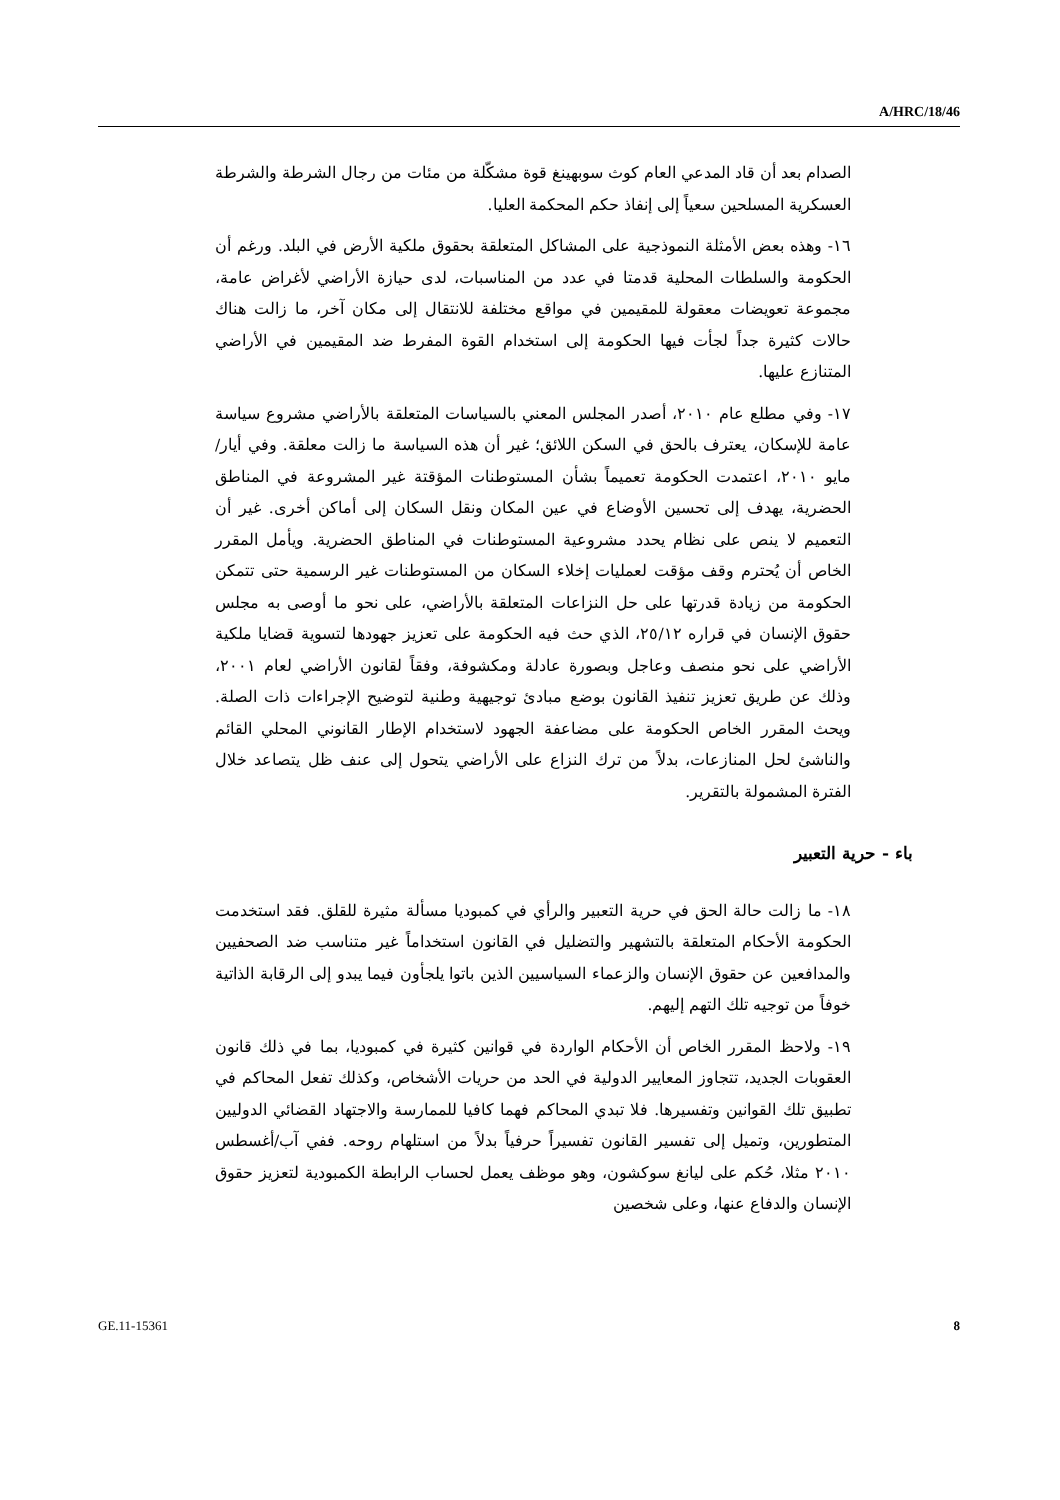A/HRC/18/46
الصدام بعد أن قاد المدعي العام كوث سوبهينغ قوة مشكّلة من مئات من رجال الشرطة والشرطة العسكرية المسلحين سعياً إلى إنفاذ حكم المحكمة العليا.
١٦- وهذه بعض الأمثلة النموذجية على المشاكل المتعلقة بحقوق ملكية الأرض في البلد. ورغم أن الحكومة والسلطات المحلية قدمتا في عدد من المناسبات، لدى حيازة الأراضي لأغراض عامة، مجموعة تعويضات معقولة للمقيمين في مواقع مختلفة للانتقال إلى مكان آخر، ما زالت هناك حالات كثيرة جداً لجأت فيها الحكومة إلى استخدام القوة المفرط ضد المقيمين في الأراضي المتنازع عليها.
١٧- وفي مطلع عام ٢٠١٠، أصدر المجلس المعني بالسياسات المتعلقة بالأراضي مشروع سياسة عامة للإسكان، يعترف بالحق في السكن اللائق؛ غير أن هذه السياسة ما زالت معلقة. وفي أيار/مايو ٢٠١٠، اعتمدت الحكومة تعميماً بشأن المستوطنات المؤقتة غير المشروعة في المناطق الحضرية، يهدف إلى تحسين الأوضاع في عين المكان ونقل السكان إلى أماكن أخرى. غير أن التعميم لا ينص على نظام يحدد مشروعية المستوطنات في المناطق الحضرية. ويأمل المقرر الخاص أن يُحترم وقف مؤقت لعمليات إخلاء السكان من المستوطنات غير الرسمية حتى تتمكن الحكومة من زيادة قدرتها على حل النزاعات المتعلقة بالأراضي، على نحو ما أوصى به مجلس حقوق الإنسان في قراره ٢٥/١٢، الذي حث فيه الحكومة على تعزيز جهودها لتسوية قضايا ملكية الأراضي على نحو منصف وعاجل وبصورة عادلة ومكشوفة، وفقاً لقانون الأراضي لعام ٢٠٠١، وذلك عن طريق تعزيز تنفيذ القانون بوضع مبادئ توجيهية وطنية لتوضيح الإجراءات ذات الصلة. ويحث المقرر الخاص الحكومة على مضاعفة الجهود لاستخدام الإطار القانوني المحلي القائم والناشئ لحل المنازعات، بدلاً من ترك النزاع على الأراضي يتحول إلى عنف ظل يتصاعد خلال الفترة المشمولة بالتقرير.
باء - حرية التعبير
١٨- ما زالت حالة الحق في حرية التعبير والرأي في كمبوديا مسألة مثيرة للقلق. فقد استخدمت الحكومة الأحكام المتعلقة بالتشهير والتضليل في القانون استخداماً غير متناسب ضد الصحفيين والمدافعين عن حقوق الإنسان والزعماء السياسيين الذين باتوا يلجأون فيما يبدو إلى الرقابة الذاتية خوفاً من توجيه تلك التهم إليهم.
١٩- ولاحظ المقرر الخاص أن الأحكام الواردة في قوانين كثيرة في كمبوديا، بما في ذلك قانون العقوبات الجديد، تتجاوز المعايير الدولية في الحد من حريات الأشخاص، وكذلك تفعل المحاكم في تطبيق تلك القوانين وتفسيرها. فلا تبدي المحاكم فهما كافيا للممارسة والاجتهاد القضائي الدوليين المتطورين، وتميل إلى تفسير القانون تفسيراً حرفياً بدلاً من استلهام روحه. ففي آب/أغسطس ٢٠١٠ مثلا، حُكم على ليانغ سوكشون، وهو موظف يعمل لحساب الرابطة الكمبودية لتعزيز حقوق الإنسان والدفاع عنها، وعلى شخصين
GE.11-15361 8